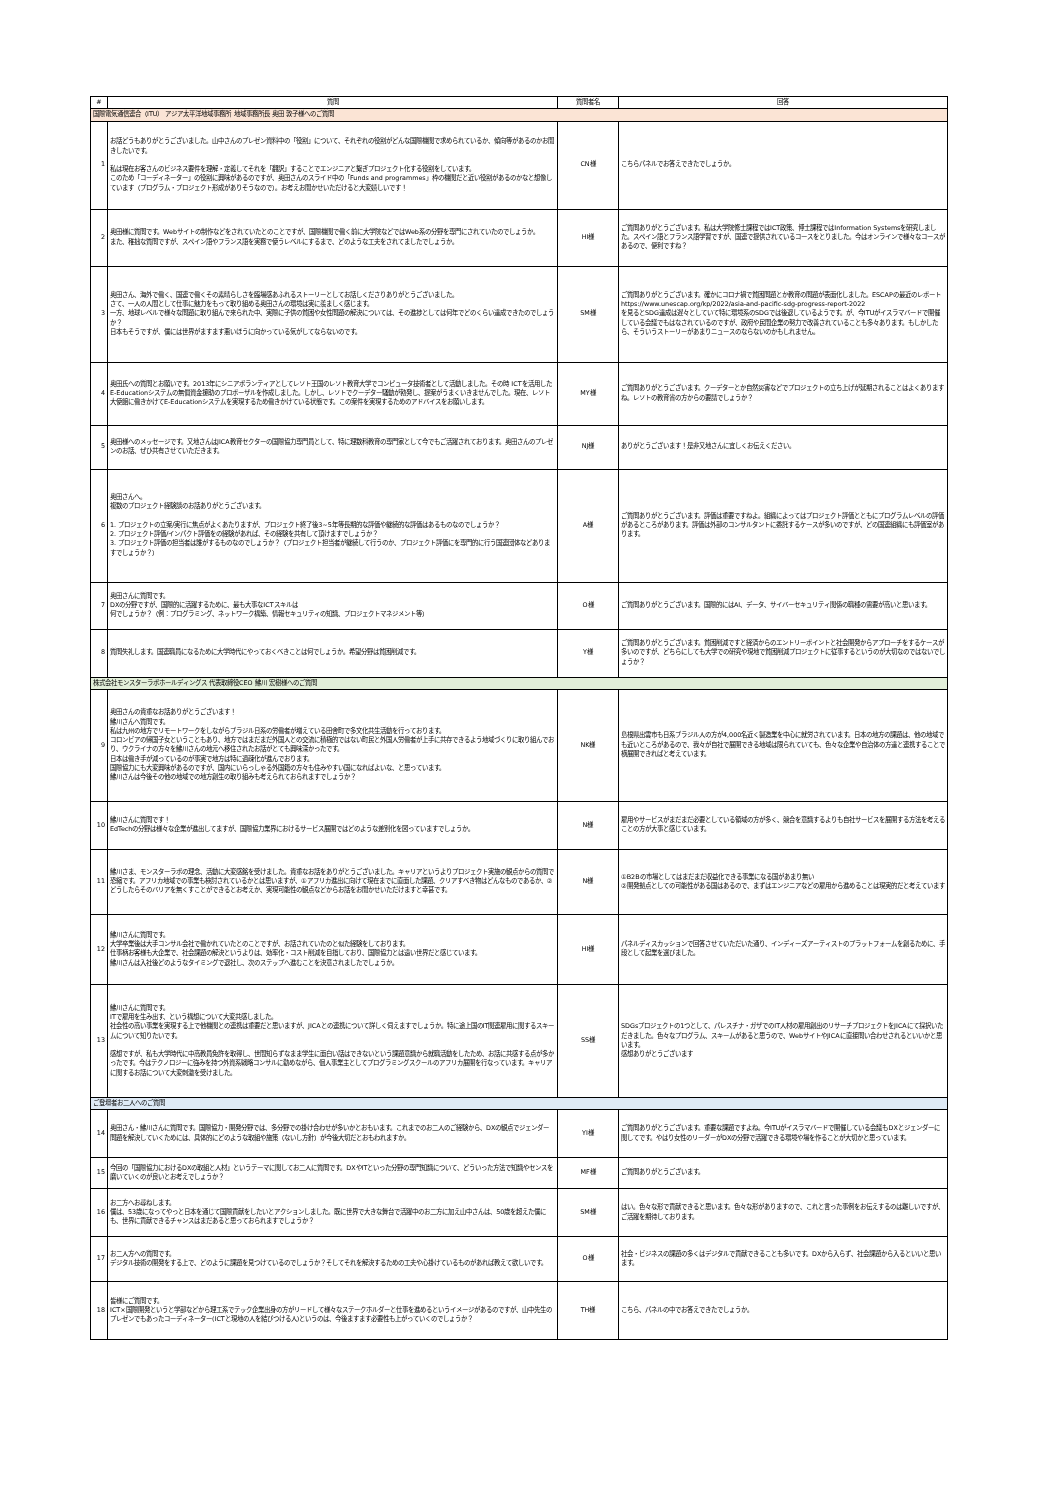| # | 質問 | 質問者名 | 回答 |
| --- | --- | --- | --- |
| 国際電気通信連合（ITU） アジア太平洋地域事務所 地域事務所長 奥田 敦子様へのご質問 | | | |
| 1 | お話どうもありがとうございました。山中さんのプレゼン資料中の「役割」について、それぞれの役割がどんな国際機関で求められているか、傾向等があるのかお聞きしたいです。 私は現在お客さんのビジネス要件を理解・定義してそれを「翻訳」することでエンジニアと繋ぎプロジェクト化する役割をしています。 このため「コーディネーター」の役割に興味があるのですが、奥田さんのスライド中の「Funds and programmes」枠の機関だと近い役割があるのかなと想像しています（プログラム・プロジェクト形成がありそうなので）。お考えお聞かせいただけると大変嬉しいです！ | CN様 | こちらパネルでお答えできたでしょうか。 |
| 2 | 奥田様に質問です。Webサイトの制作などをされていたとのことですが、国際機関で働く前に大学院などではWeb系の分野を専門にされていたのでしょうか。 また、稚拙な質問ですが、スペイン語やフランス語を実務で使うレベルにするまで、どのような工夫をされてましたでしょうか。 | HI様 | ご質問ありがとうございます。私は大学院修士課程ではICT政策、博士課程ではInformation Systemsを研究しました。スペイン語とフランス語学習ですが、国連で提供されているコースをとりました。今はオンラインで様々なコースがあるので、便利ですね？ |
| 3 | 奥田さん、海外で働く、国連で働くその素晴らしさを臨場感あふれるストーリーとしてお話しくださりありがとうございました。 さて、一人の人間として仕事に魅力をもって取り組める奥田さんの環境は実に羨ましく感じます。 一方、地球レベルで様々な問題に取り組んで来られた中、実際に子供の貧困や女性問題の解決については、その進捗としては何年でどのくらい達成できたのでしょうか？ 日本もそうですが、僕には世界がますます悪いほうに向かっている気がしてならないのです。 | SM様 | ご質問ありがとうございます。確かにコロナ禍で貧困問題とか教育の問題が表面化しました。ESCAPの最近のレポートhttps://www.unescap.org/kp/2022/asia-and-pacific-sdg-progress-report-2022 を見るとSDG達成は遅々としていて特に環境系のSDGでは後退しているようです。が、今ITUがイスラマバードで開催している会議でもはなされているのですが、政府や民間企業の努力で改善されていることも多々あります。もしかしたら、そういうストーリーがあまりニュースのならないのかもしれません。 |
| 4 | 奥田氏への質問とお願いです。2013年にシニアボランティアとしてレソト王国のレソト教育大学でコンピュータ技術者として活動しました。その時 ICTを活用したE-Educationシステムの無償資金援助のプロポーザルを作成しました。しかし、レソトでクーデター騒動が勃発し、提案がうまくいきませんでした。現在、レソト大使館に働きかけてE-Educationシステムを実現するため働きかけている状態です。この案件を実現するためのアドバイスをお願いします。 | MY様 | ご質問ありがとうございます。クーデターとか自然災害などでプロジェクトの立ち上げが延期されることはよくありますね。レソトの教育省の方からの要請でしょうか？ |
| 5 | 奥田様へのメッセージです。又地さんはJICA教育セクターの国際協力専門員として、特に理数科教育の専門家として今でもご活躍されております。奥田さんのプレゼンのお話、ぜひ共有させていただきます。 | NJ様 | ありがとうございます！是非又地さんに宜しくお伝えください。 |
| 6 | 奥田さんへ。 複数のプロジェクト経験談のお話ありがとうございます。 1. プロジェクトの立案/実行に焦点がよくあたりますが、プロジェクト終了後3~5年等長期的な評価や継続的な評価はあるものなのでしょうか？ 2. プロジェクト評価/インパクト評価をの経験があれば、その経験を共有して頂けますでしょうか？ 3. プロジェクト評価の担当者は誰がするものなのでしょうか？（プロジェクト担当者が継続して行うのか、プロジェクト評価にを専門的に行う国連団体などありますでしょうか？） | A様 | ご質問ありがとうございます。評価は重要ですねよ。組織によってはプロジェクト評価とともにプログラムレベルの評価があるところがあります。評価は外部のコンサルタントに委託するケースが多いのですが、どの国連組織にも評価室があります。 |
| 7 | 奥田さんに質問です。 DXの分野ですが、国際的に活躍するために、最も大事なICTスキルは 何でしょうか？（例：プログラミング、ネットワーク構築、情報セキュリティの知識、プロジェクトマネジメント等） | O様 | ご質問ありがとうございます。国際的にはAI、データ、サイバーセキュリティ関係の職種の需要が高いと思います。 |
| 8 | 質問失礼します。国連職員になるために大学時代にやっておくべきことは何でしょうか。希望分野は貧困削減です。 | Y様 | ご質問ありがとうございます。貧困削減ですと経済からのエントリーポイントと社会開発からアプローチをするケースが多いのですが、どちらにしても大学での研究や現地で貧困削減プロジェクトに従事するというのが大切なのではないでしょうか？ |
| 株式会社モンスターラボホールディングス 代表取締役CEO 鮄川 宏樹様へのご質問 | | | |
| 9 | 奥田さんの貴重なお話ありがとうございます！ 鮄川さんへ質問です。 私は九州の地方でリモートワークをしながらブラジル日系の労働者が増えている田舎町で多文化共生活動を行っております。 コロンビアの帰国子女ということもあり、地方ではまだまだ外国人との交流に積極的ではない町民と外国人労働者が上手に共存できるよう地域づくりに取り組んでおり、ウクライナの方々を鮄川さんの地元へ移住されたお話がとても興味深かったです。 日本は働き手が減っているのが事実で地方は特に過疎化が進んでおります。 国際協力にも大変興味があるのですが、国内にいらっしゃる外国籍の方々も住みやすい国になればよいな、と思っています。 鮄川さんは今後その他の地域での地方創生の取り組みも考えられておられますでしょうか？ | NK様 | 島根県出雲市も日系ブラジル人の方が4,000名近く製造業を中心に就労されています。日本の地方の課題は、他の地域でも近いところがあるので、我々が自社で展開できる地域は限られていても、色々な企業や自治体の方達と連携することで横展開できればと考えています。 |
| 10 | 鮄川さんに質問です！ EdTechの分野は様々な企業が進出してますが、国際協力業界におけるサービス展開ではどのような差別化を図っていますでしょうか。 | N様 | 雇用やサービスがまだまだ必要としている領域の方が多く、競合を意識するよりも自社サービスを展開する方法を考えることの方が大事と感じています。 |
| 11 | 鮄川さま、モンスターラボの理念、活動に大変感銘を受けました。貴重なお話をありがとうございました。キャリアというよりプロジェクト実施の観点からの質問で恐縮です。アフリカ地域での事業も検討されているかとは思いますが、①アフリカ進出に向けて現在までに直面した課題、クリアすべき物はどんなものであるか、②どうしたらそのバリアを無くすことができるとお考えか、実現可能性の観点などからお話をお聞かせいただけますと幸甚です。 | N様 | ①B2Bの市場としてはまだまだ収益化できる事業になる国があまり無い ②開発拠点としての可能性がある国はあるので、まずはエンジニアなどの雇用から進めることは現実的だと考えています |
| 12 | 鮄川さんに質問です。 大学卒業後は大手コンサル会社で働かれていたとのことですが、お話されていたのと似た経験をしております。 仕事柄お客様も大企業で、社会課題の解決というよりは、効率化・コスト削減を目指しており、国際協力とは遠い世界だと感じています。 鮄川さんは入社後どのようなタイミングで退社し、次のステップへ進むことを決意されましたでしょうか。 | HI様 | パネルディスカッションで回答させていただいた通り、インディーズアーティストのプラットフォームを創るために、手段として起業を選びました。 |
| 13 | 鮄川さんに質問です。 ITで雇用を生み出す、という構想について大変共感しました。 社会性の高い事業を実現する上で他機関との連携は重要だと思いますが、JICAとの連携について詳しく伺えますでしょうか。特に途上国のIT関連雇用に関するスキームについて知りたいです。 感想ですが、私も大学時代に中高教員免許を取得し、世間知らずなまま学生に面白い話はできないという課題意識から就職活動をしたため、お話に共感する点が多かったです。今はテクノロジーに強みを持つ外資系戦略コンサルに勤めながら、個人事業主としてプログラミングスクールのアフリカ展開を行なっています。キャリアに関するお話について大変刺激を受けました。 | SS様 | SDGsプロジェクトの1つとして、パレスチナ・ガザでのIT人材の雇用創出のリサーチプロジェクトをJICAにて採択いただきました。色々なプログラム、スキームがあると思うので、WebサイトやJICAに直接問い合わせされるといいかと思います。 感想ありがとうございます |
| ご登壇者お二人へのご質問 | | | |
| 14 | 奥田さん・鮄川さんに質問です。国際協力・開発分野では、多分野での掛け合わせが多いかとおもいます。これまでのお二人のご経験から、DXの観点でジェンダー問題を解決していくためには、具体的にどのような取組や施策（ないし方針）が今後大切だとおもわれますか。 | YI様 | ご質問ありがとうございます。重要な課題ですよね。今ITUがイスラマバードで開催している会議もDXとジェンダーに関してです。やはり女性のリーダーがDXの分野で活躍できる環境や場を作ることが大切かと思っています。 |
| 15 | 今回の「国際協力におけるDXの取組と人材」というテーマに関してお二人に質問です。DXやITといった分野の専門知識について、どういった方法で知識やセンスを磨いていくのが良いとお考えでしょうか？ | MF様 | ご質問ありがとうございます。 |
| 16 | お二方へお尋ねします。 僕は、53歳になってやっと日本を通じて国際貢献をしたいとアクションしました。既に世界で大きな舞台で活躍中のお二方に加え山中さんは、50歳を超えた僕にも、世界に貢献できるチャンスはまだあると思っておられますでしょうか？ | SM様 | はい。色々な形で貢献できると思います。色々な形がありますので、これと言った事例をお伝えするのは難しいですが、ご活躍を期待しております。 |
| 17 | お二人方への質問です。 デジタル技術の開発をする上で、どのように課題を見つけているのでしょうか？そしてそれを解決するための工夫や心掛けているものがあれば教えて欲しいです。 | O様 | 社会・ビジネスの課題の多くはデジタルで貢献できることも多いです。DXから入らず、社会課題から入るといいと思います。 |
| 18 | 皆様にご質問です。 ICT×国際開発というと学部などから理工系でテック企業出身の方がリードして様々なステークホルダーと仕事を進めるというイメージがあるのですが、山中先生のプレゼンでもあったコーディネーター(ICTと現地の人を結びつける人)というのは、今後ますます必要性も上がっていくのでしょうか？ | TH様 | こちら、パネルの中でお答えできたでしょうか。 |